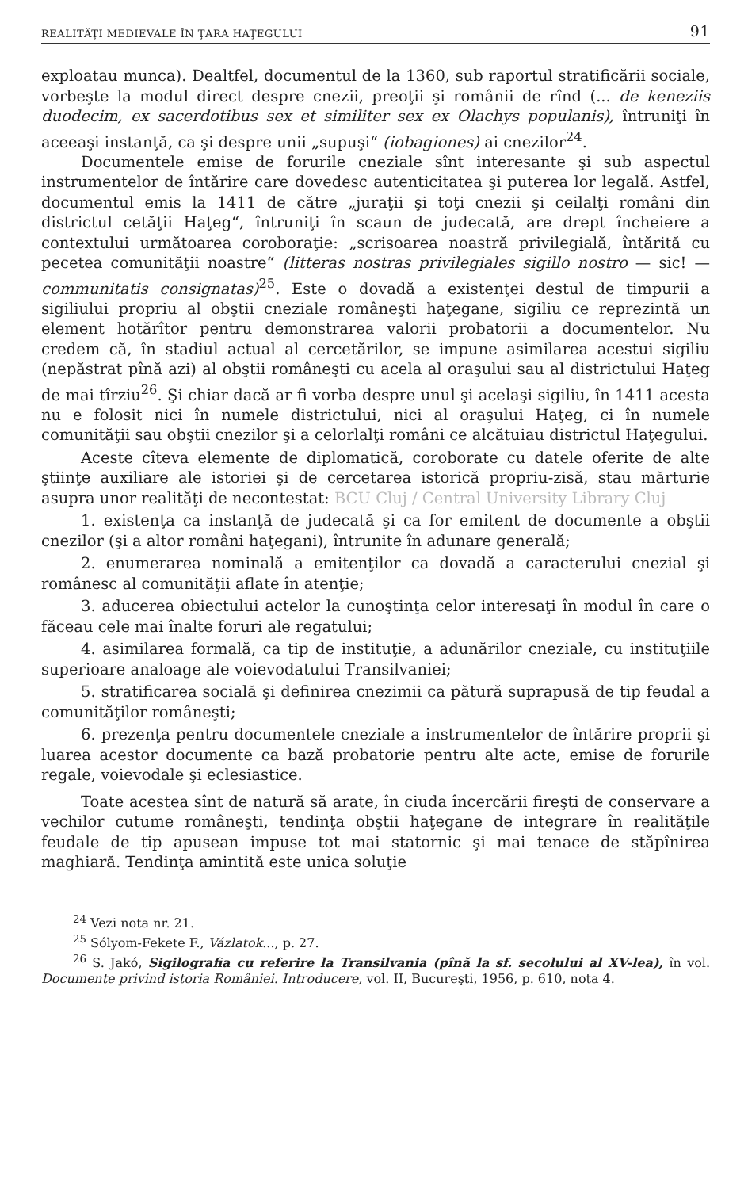REALITĂŢI MEDIEVALE ÎN ŢARA HAŢEGULUI 91
exploatau munca). Dealtfel, documentul de la 1360, sub raportul stratificării sociale, vorbeşte la modul direct despre cnezii, preoţii şi românii de rînd (... de keneziis duodecim, ex sacerdotibus sex et similiter sex ex Olachys populanis), întruniţi în aceeaşi instanţă, ca şi despre unii „supuşi“ (iobagiones) ai cnezilor<sup>24</sup>.
Documentele emise de forurile cneziale sînt interesante şi sub aspectul instrumentelor de întărire care dovedesc autenticitatea şi puterea lor legală. Astfel, documentul emis la 1411 de către „juraţii şi toţi cnezii şi ceilalţi români din districtul cetăţii Haţeg“, întruniţi în scaun de judecată, are drept încheiere a contextului următoarea coroboraţie: „scrisoarea noastră privilegială, întărită cu pecetea comunităţii noastre“ (litteras nostras privilegiales sigillo nostro — sic! — communitatis consignatas)<sup>25</sup>. Este o dovadă a existenţei destul de timpurii a sigiliului propriu al obştii cneziale româneşti haţegane, sigiliu ce reprezintă un element hotărîtor pentru demonstrarea valorii probatorii a documentelor. Nu credem că, în stadiul actual al cercetărilor, se impune asimilarea acestui sigiliu (nepăstrat pînă azi) al obştii româneşti cu acela al oraşului sau al districtului Haţeg de mai tîrziu<sup>26</sup>. Şi chiar dacă ar fi vorba despre unul şi acelaşi sigiliu, în 1411 acesta nu e folosit nici în numele districtului, nici al oraşului Haţeg, ci în numele comunităţii sau obştii cnezilor şi a celorlalţi români ce alcătuiau districtul Haţegului.
Aceste cîteva elemente de diplomatică, coroborate cu datele oferite de alte ştiinţe auxiliare ale istoriei şi de cercetarea istorică propriu-zisă, stau mărturie asupra unor realităţi de necontestat: BCU Cluj / Central University Library Cluj
1. existenţa ca instanţă de judecată şi ca for emitent de documente a obştii cnezilor (şi a altor români haţegani), întrunite în adunare generală;
2. enumerarea nominală a emitenţilor ca dovadă a caracterului cnezial şi românesc al comunităţii aflate în atenţie;
3. aducerea obiectului actelor la cunoştinţa celor interesaţi în modul în care o făceau cele mai înalte foruri ale regatului;
4. asimilarea formală, ca tip de instituţie, a adunărilor cneziale, cu instituţiile superioare analoage ale voievodatului Transilvaniei;
5. stratificarea socială şi definirea cnezimii ca pătură suprapusă de tip feudal a comunităţilor româneşti;
6. prezenţa pentru documentele cneziale a instrumentelor de întărire proprii şi luarea acestor documente ca bază probatorie pentru alte acte, emise de forurile regale, voievodale şi eclesiastice.
Toate acestea sînt de natură să arate, în ciuda încercării fireşti de conservare a vechilor cutume româneşti, tendinţa obştii haţegane de integrare în realităţile feudale de tip apusean impuse tot mai statornic şi mai tenace de stăpînirea maghiară. Tendinţa amintită este unica soluţie
<sup>24</sup> Vezi nota nr. 21.
<sup>25</sup> Sólyom-Fekete F., Vázlatok..., p. 27.
<sup>26</sup> S. Jakó, Sigilografia cu referire la Transilvania (pînă la sf. secolului al XV-lea), în vol. Documente privind istoria României. Introducere, vol. II, Bucureşti, 1956, p. 610, nota 4.